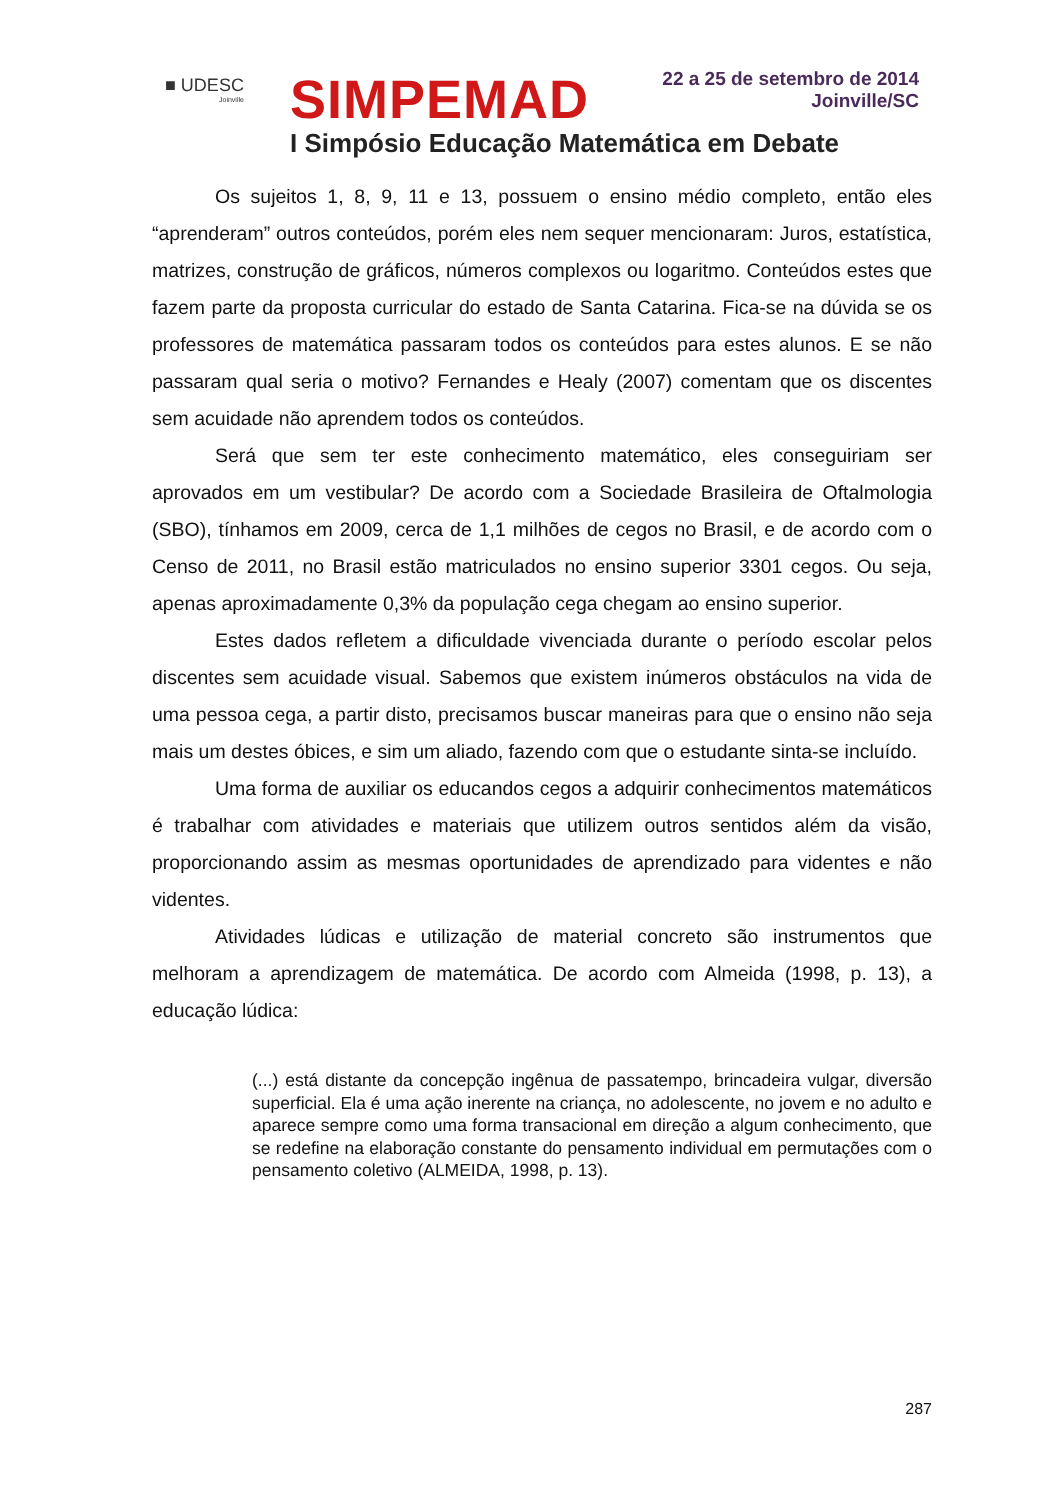■ UDESC
Joinville
SIMPEMAD
22 a 25 de setembro de 2014
Joinville/SC
I Simpósio Educação Matemática em Debate
Os sujeitos 1, 8, 9, 11 e 13, possuem o ensino médio completo, então eles “aprenderam” outros conteúdos, porém eles nem sequer mencionaram: Juros, estatística, matrizes, construção de gráficos, números complexos ou logaritmo. Conteúdos estes que fazem parte da proposta curricular do estado de Santa Catarina. Fica-se na dúvida se os professores de matemática passaram todos os conteúdos para estes alunos. E se não passaram qual seria o motivo? Fernandes e Healy (2007) comentam que os discentes sem acuidade não aprendem todos os conteúdos.
Será que sem ter este conhecimento matemático, eles conseguiriam ser aprovados em um vestibular? De acordo com a Sociedade Brasileira de Oftalmologia (SBO), tínhamos em 2009, cerca de 1,1 milhões de cegos no Brasil, e de acordo com o Censo de 2011, no Brasil estão matriculados no ensino superior 3301 cegos. Ou seja, apenas aproximadamente 0,3% da população cega chegam ao ensino superior.
Estes dados refletem a dificuldade vivenciada durante o período escolar pelos discentes sem acuidade visual. Sabemos que existem inúmeros obstáculos na vida de uma pessoa cega, a partir disto, precisamos buscar maneiras para que o ensino não seja mais um destes óbices, e sim um aliado, fazendo com que o estudante sinta-se incluído.
Uma forma de auxiliar os educandos cegos a adquirir conhecimentos matemáticos é trabalhar com atividades e materiais que utilizem outros sentidos além da visão, proporcionando assim as mesmas oportunidades de aprendizado para videntes e não videntes.
Atividades lúdicas e utilização de material concreto são instrumentos que melhoram a aprendizagem de matemática. De acordo com Almeida (1998, p. 13), a educação lúdica:
(...) está distante da concepção ingênua de passatempo, brincadeira vulgar, diversão superficial. Ela é uma ação inerente na criança, no adolescente, no jovem e no adulto e aparece sempre como uma forma transacional em direção a algum conhecimento, que se redefine na elaboração constante do pensamento individual em permutações com o pensamento coletivo (ALMEIDA, 1998, p. 13).
287